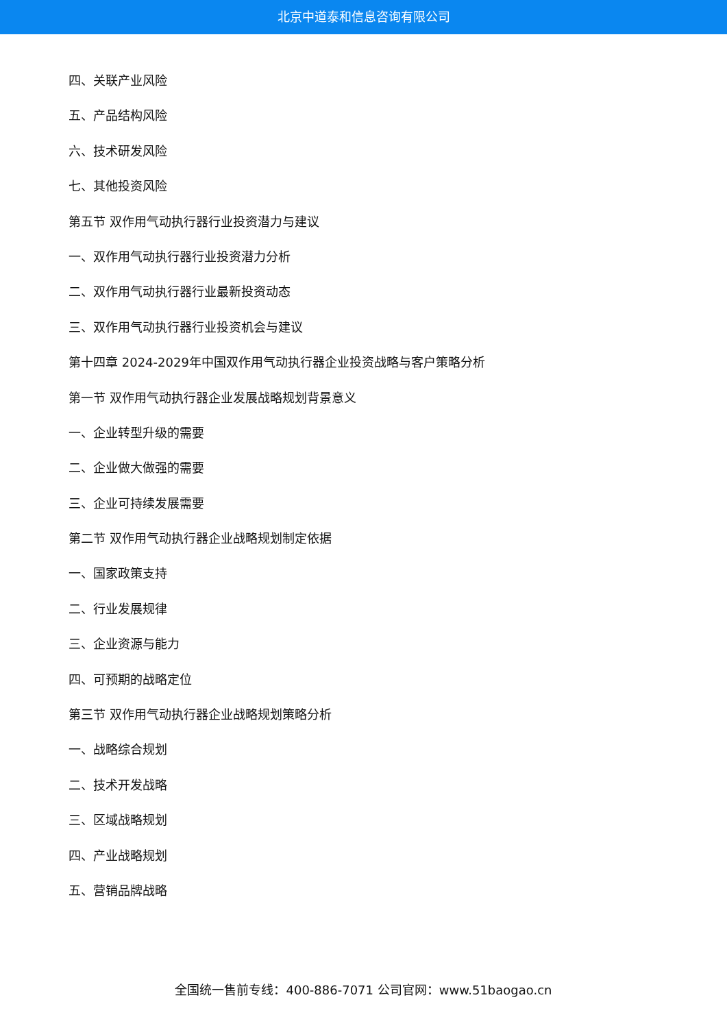北京中道泰和信息咨询有限公司
四、关联产业风险
五、产品结构风险
六、技术研发风险
七、其他投资风险
第五节 双作用气动执行器行业投资潜力与建议
一、双作用气动执行器行业投资潜力分析
二、双作用气动执行器行业最新投资动态
三、双作用气动执行器行业投资机会与建议
第十四章 2024-2029年中国双作用气动执行器企业投资战略与客户策略分析
第一节 双作用气动执行器企业发展战略规划背景意义
一、企业转型升级的需要
二、企业做大做强的需要
三、企业可持续发展需要
第二节 双作用气动执行器企业战略规划制定依据
一、国家政策支持
二、行业发展规律
三、企业资源与能力
四、可预期的战略定位
第三节 双作用气动执行器企业战略规划策略分析
一、战略综合规划
二、技术开发战略
三、区域战略规划
四、产业战略规划
五、营销品牌战略
全国统一售前专线：400-886-7071 公司官网：www.51baogao.cn